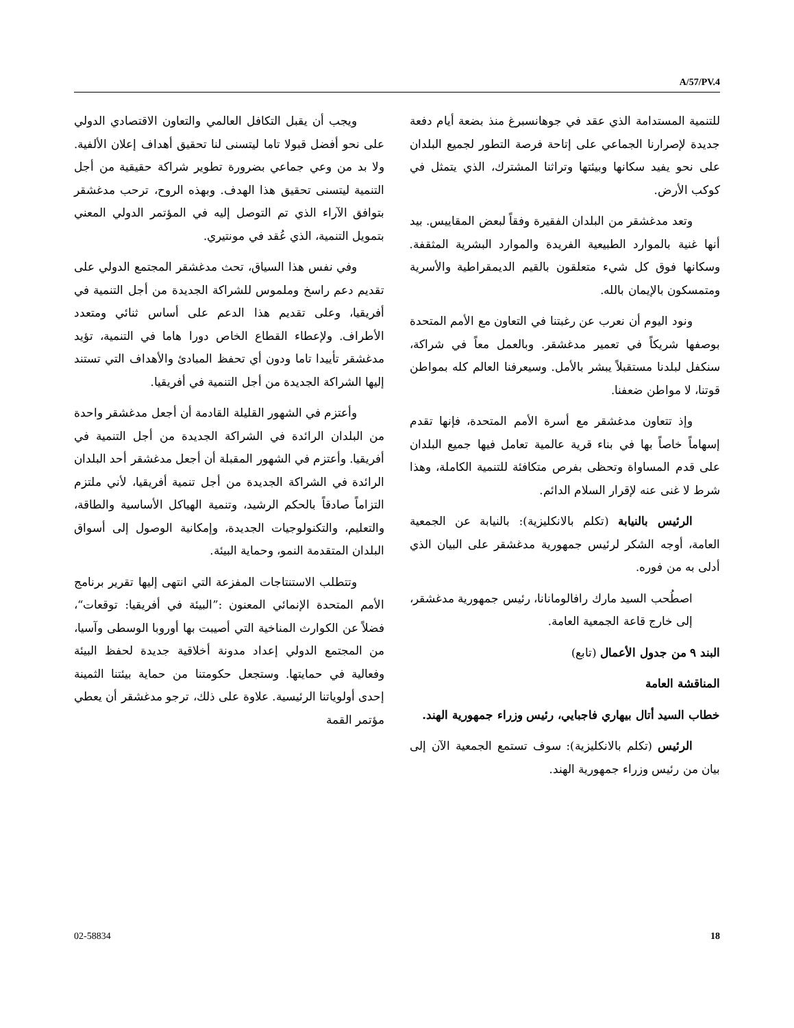A/57/PV.4
ويجب أن يقبل التكافل العالمي والتعاون الاقتصادي الدولي على نحو أفضل قبولا تاما ليتسنى لنا تحقيق أهداف إعلان الألفية. ولا بد من وعي جماعي بضرورة تطوير شراكة حقيقية من أجل التنمية ليتسنى تحقيق هذا الهدف. وبهذه الروح، ترحب مدغشقر بتوافق الآراء الذي تم التوصل إليه في المؤتمر الدولي المعني بتمويل التنمية، الذي عُقد في مونتيري.
وفي نفس هذا السياق، تحث مدغشقر المجتمع الدولي على تقديم دعم راسخ وملموس للشراكة الجديدة من أجل التنمية في أفريقيا، وعلى تقديم هذا الدعم على أساس ثنائي ومتعدد الأطراف. ولإعطاء القطاع الخاص دورا هاما في التنمية، تؤيد مدغشقر تأييدا تاما ودون أي تحفظ المبادئ والأهداف التي تستند إليها الشراكة الجديدة من أجل التنمية في أفريقيا.
وأعتزم في الشهور القليلة القادمة أن أجعل مدغشقر واحدة من البلدان الرائدة في الشراكة الجديدة من أجل التنمية في أفريقيا. وأعتزم في الشهور المقبلة أن أجعل مدغشقر أحد البلدان الرائدة في الشراكة الجديدة من أجل تنمية أفريقيا، لأني ملتزم التزاماً صادقاً بالحكم الرشيد، وتنمية الهياكل الأساسية والطاقة، والتعليم، والتكنولوجيات الجديدة، وإمكانية الوصول إلى أسواق البلدان المتقدمة النمو، وحماية البيئة.
وتتطلب الاستنتاجات المفزعة التي انتهى إليها تقرير برنامج الأمم المتحدة الإنمائي المعنون :”البيئة في أفريقيا: توقعات“، فضلاً عن الكوارث المناخية التي أصيبت بها أوروبا الوسطى وآسيا، من المجتمع الدولي إعداد مدونة أخلاقية جديدة لحفظ البيئة وفعالية في حمايتها. وستجعل حكومتنا من حماية بيئتنا الثمينة إحدى أولوياتنا الرئيسية. علاوة على ذلك، ترجو مدغشقر أن يعطي مؤتمر القمة
للتنمية المستدامة الذي عقد في جوهانسبرغ منذ بضعة أيام دفعة جديدة لإصرارنا الجماعي على إتاحة فرصة التطور لجميع البلدان على نحو يفيد سكانها وبيئتها وتراثنا المشترك، الذي يتمثل في كوكب الأرض.
وتعد مدغشقر من البلدان الفقيرة وفقاً لبعض المقاييس. بيد أنها غنية بالموارد الطبيعية الفريدة والموارد البشرية المثقفة. وسكانها فوق كل شيء متعلقون بالقيم الديمقراطية والأسرية ومتمسكون بالإيمان بالله.
ونود اليوم أن نعرب عن رغبتنا في التعاون مع الأمم المتحدة بوصفها شريكاً في تعمير مدغشقر. وبالعمل معاً في شراكة، سنكفل لبلدنا مستقبلاً يبشر بالأمل. وسيعرفنا العالم كله بمواطن قوتنا، لا مواطن ضعفنا.
وإذ تتعاون مدغشقر مع أسرة الأمم المتحدة، فإنها تقدم إسهاماً خاصاً بها في بناء قرية عالمية تعامل فيها جميع البلدان على قدم المساواة وتحظى بفرص متكافئة للتنمية الكاملة، وهذا شرط لا غنى عنه لإقرار السلام الدائم.
الرئيس بالنيابة (تكلم بالانكليزية): بالنيابة عن الجمعية العامة، أوجه الشكر لرئيس جمهورية مدغشقر على البيان الذي أدلى به من فوره.
اصطُحب السيد مارك رافالومانانا، رئيس جمهورية مدغشقر، إلى خارج قاعة الجمعية العامة.
البند ٩ من جدول الأعمال (تابع)
المناقشة العامة
خطاب السيد أتال بيهاري فاجبايي، رئيس وزراء جمهورية الهند.
الرئيس (تكلم بالانكليزية): سوف تستمع الجمعية الآن إلى بيان من رئيس وزراء جمهورية الهند.
02-58834 18